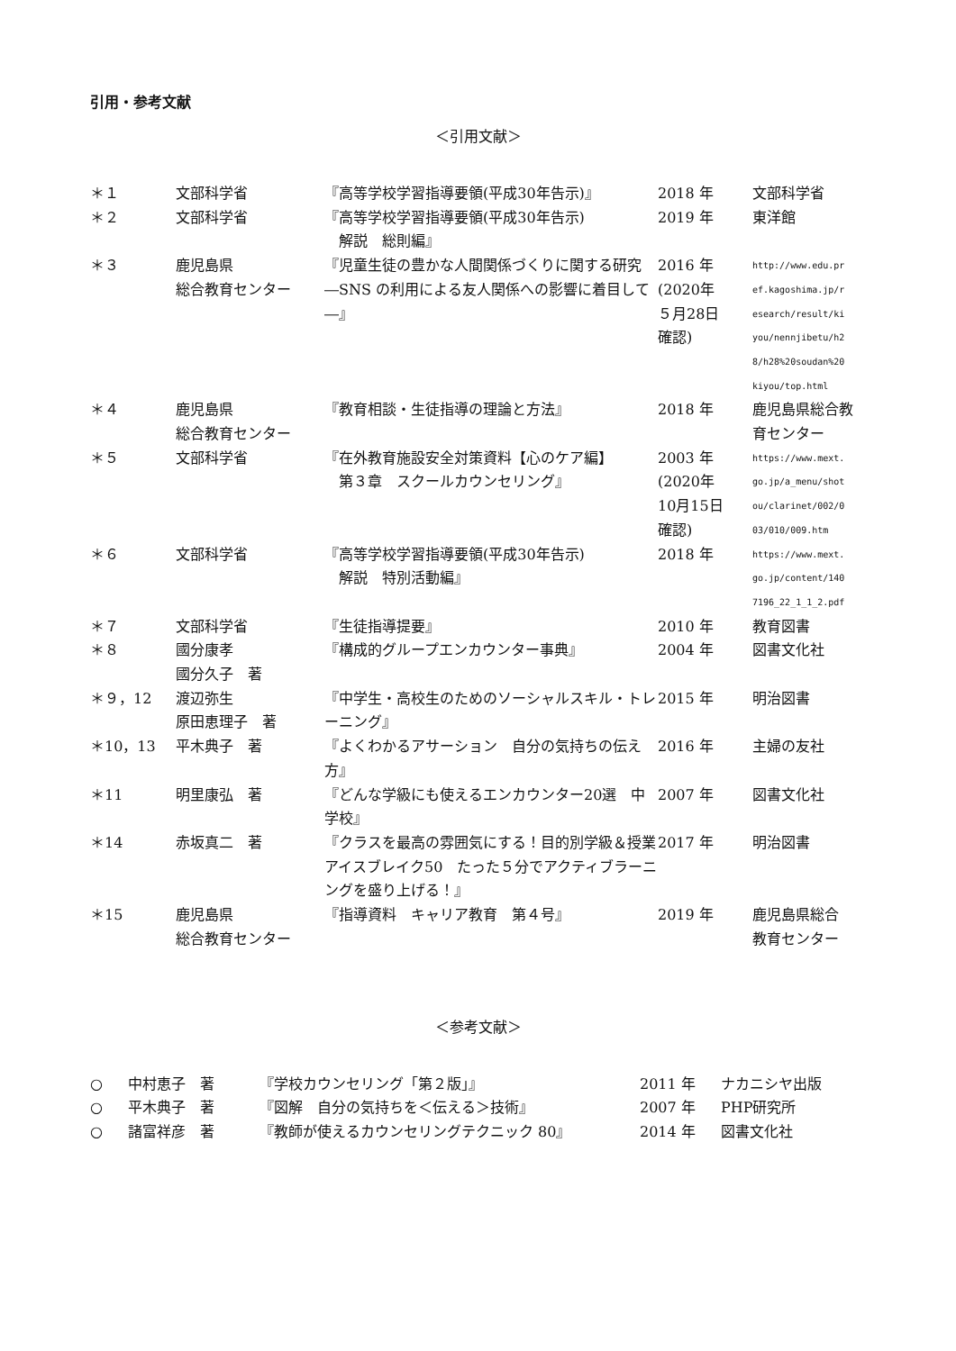引用・参考文献
＜引用文献＞
| ＊１ | 文部科学省 | 『高等学校学習指導要領(平成30年告示)』 | 2018 年 | 文部科学省 |
| ＊２ | 文部科学省 | 『高等学校学習指導要領(平成30年告示) 解説 総則編』 | 2019 年 | 東洋館 |
| ＊３ | 鹿児島県 総合教育センター | 『児童生徒の豊かな人間関係づくりに関する研究 ―SNS の利用による友人関係への影響に着目して―』 | 2016 年 (2020年 ５月28日 確認) | http://www.edu.pr ef.kagoshima.jp/r esearch/result/ki you/nennjibetu/h2 8/h28%20soudan%20 kiyou/top.html |
| ＊４ | 鹿児島県 総合教育センター | 『教育相談・生徒指導の理論と方法』 | 2018 年 | 鹿児島県総合教育センター |
| ＊５ | 文部科学省 | 『在外教育施設安全対策資料【心のケア編】 第３章 スクールカウンセリング』 | 2003 年 (2020年 10月15日 確認) | https://www.mext. go.jp/a_menu/shot ou/clarinet/002/0 03/010/009.htm |
| ＊６ | 文部科学省 | 『高等学校学習指導要領(平成30年告示) 解説 特別活動編』 | 2018 年 | https://www.mext. go.jp/content/140 7196_22_1_1_2.pdf |
| ＊７ | 文部科学省 | 『生徒指導提要』 | 2010 年 | 教育図書 |
| ＊８ | 國分康孝 國分久子 著 | 『構成的グループエンカウンター事典』 | 2004 年 | 図書文化社 |
| ＊９，12 | 渡辺弥生 原田恵理子 著 | 『中学生・高校生のためのソーシャルスキル・トレーニング』 | 2015 年 | 明治図書 |
| ＊10，13 | 平木典子 著 | 『よくわかるアサーション 自分の気持ちの伝え方』 | 2016 年 | 主婦の友社 |
| ＊11 | 明里康弘 著 | 『どんな学級にも使えるエンカウンター20選 中学校』 | 2007 年 | 図書文化社 |
| ＊14 | 赤坂真二 著 | 『クラスを最高の雰囲気にする！目的別学級＆授業アイスブレイク50 たった５分でアクティブラーニングを盛り上げる！』 | 2017 年 | 明治図書 |
| ＊15 | 鹿児島県 総合教育センター | 『指導資料 キャリア教育 第４号』 | 2019 年 | 鹿児島県総合 教育センター |
＜参考文献＞
| ○ | 中村恵子 著 | 『学校カウンセリング「第２版」』 | 2011 年 | ナカニシヤ出版 |
| ○ | 平木典子 著 | 『図解 自分の気持ちを＜伝える＞技術』 | 2007 年 | PHP研究所 |
| ○ | 諸富祥彦 著 | 『教師が使えるカウンセリングテクニック 80』 | 2014 年 | 図書文化社 |